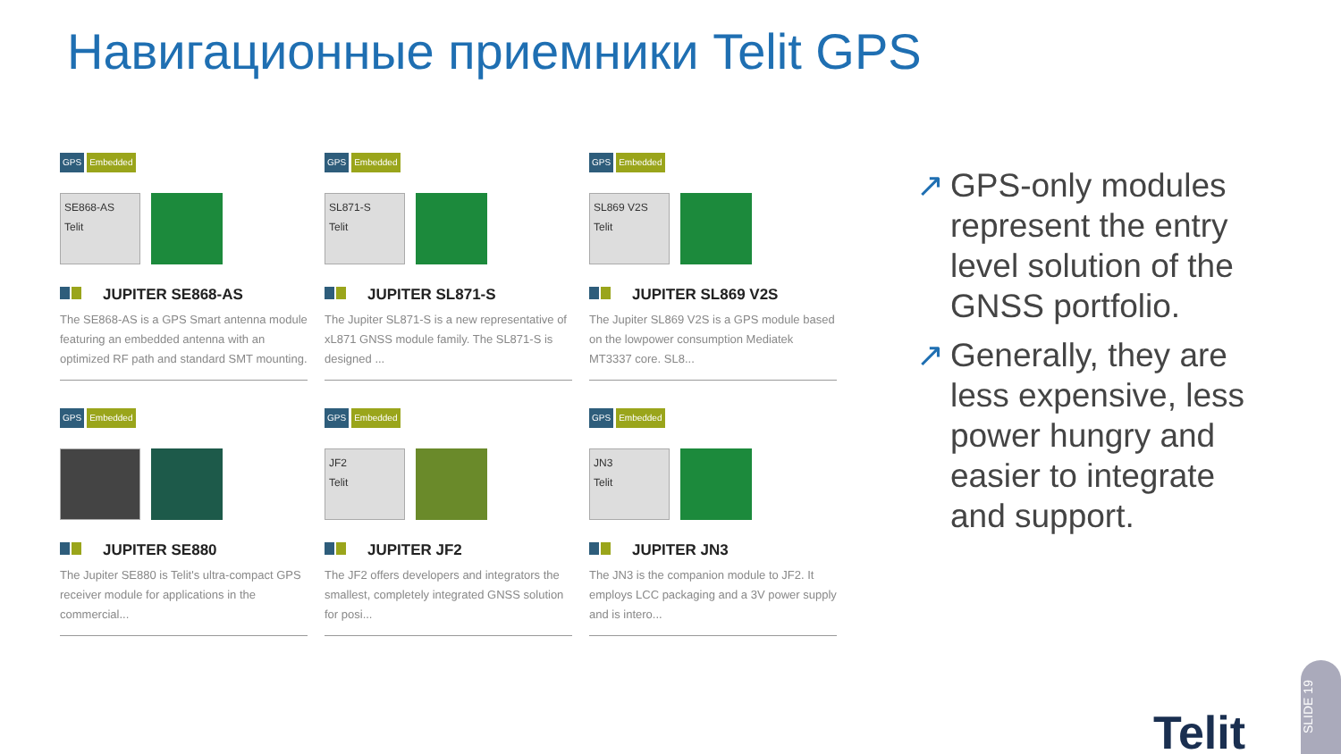Навигационные приемники Telit GPS
GPS Embedded
SE868-AS
Telit
JUPITER SE868-AS
The SE868-AS is a GPS Smart antenna module featuring an embedded antenna with an optimized RF path and standard SMT mounting.
GPS Embedded
SL871-S
Telit
JUPITER SL871-S
The Jupiter SL871-S is a new representative of xL871 GNSS module family. The SL871-S is designed ...
GPS Embedded
SL869 V2S
Telit
JUPITER SL869 V2S
The Jupiter SL869 V2S is a GPS module based on the lowpower consumption Mediatek MT3337 core. SL8...
GPS Embedded
JUPITER SE880
The Jupiter SE880 is Telit's ultra-compact GPS receiver module for applications in the commercial...
GPS Embedded
JF2
Telit
JUPITER JF2
The JF2 offers developers and integrators the smallest, completely integrated GNSS solution for posi...
GPS Embedded
JN3
Telit
JUPITER JN3
The JN3 is the companion module to JF2. It employs LCC packaging and a 3V power supply and is intero...
↗ GPS-only modules represent the entry level solution of the GNSS portfolio.
↗ Generally, they are less expensive, less power hungry and easier to integrate and support.
Telit
SLIDE 19